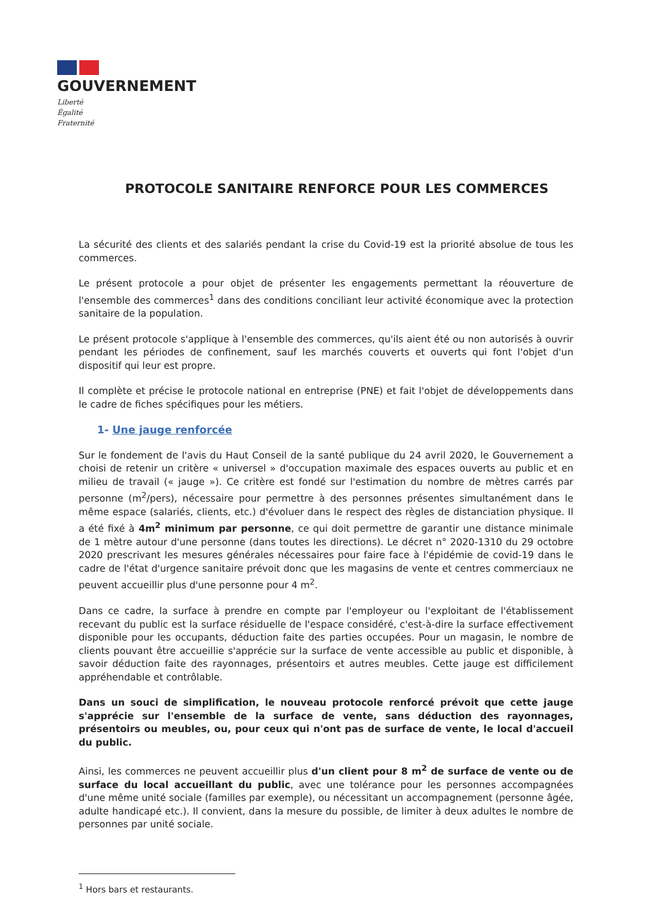GOUVERNEMENT
Liberté
Égalité
Fraternité
PROTOCOLE SANITAIRE RENFORCE POUR LES COMMERCES
La sécurité des clients et des salariés pendant la crise du Covid-19 est la priorité absolue de tous les commerces.
Le présent protocole a pour objet de présenter les engagements permettant la réouverture de l'ensemble des commerces<sup>1</sup> dans des conditions conciliant leur activité économique avec la protection sanitaire de la population.
Le présent protocole s'applique à l'ensemble des commerces, qu'ils aient été ou non autorisés à ouvrir pendant les périodes de confinement, sauf les marchés couverts et ouverts qui font l'objet d'un dispositif qui leur est propre.
Il complète et précise le protocole national en entreprise (PNE) et fait l'objet de développements dans le cadre de fiches spécifiques pour les métiers.
1- Une jauge renforcée
Sur le fondement de l'avis du Haut Conseil de la santé publique du 24 avril 2020, le Gouvernement a choisi de retenir un critère « universel » d'occupation maximale des espaces ouverts au public et en milieu de travail (« jauge »). Ce critère est fondé sur l'estimation du nombre de mètres carrés par personne (m<sup>2</sup>/pers), nécessaire pour permettre à des personnes présentes simultanément dans le même espace (salariés, clients, etc.) d'évoluer dans le respect des règles de distanciation physique. Il a été fixé à 4m<sup>2</sup> minimum par personne, ce qui doit permettre de garantir une distance minimale de 1 mètre autour d'une personne (dans toutes les directions). Le décret n° 2020-1310 du 29 octobre 2020 prescrivant les mesures générales nécessaires pour faire face à l'épidémie de covid-19 dans le cadre de l'état d'urgence sanitaire prévoit donc que les magasins de vente et centres commerciaux ne peuvent accueillir plus d'une personne pour 4 m<sup>2</sup>.
Dans ce cadre, la surface à prendre en compte par l'employeur ou l'exploitant de l'établissement recevant du public est la surface résiduelle de l'espace considéré, c'est-à-dire la surface effectivement disponible pour les occupants, déduction faite des parties occupées. Pour un magasin, le nombre de clients pouvant être accueillie s'apprécie sur la surface de vente accessible au public et disponible, à savoir déduction faite des rayonnages, présentoirs et autres meubles. Cette jauge est difficilement appréhendable et contrôlable.
Dans un souci de simplification, le nouveau protocole renforcé prévoit que cette jauge s'apprécie sur l'ensemble de la surface de vente, sans déduction des rayonnages, présentoirs ou meubles, ou, pour ceux qui n'ont pas de surface de vente, le local d'accueil du public.
Ainsi, les commerces ne peuvent accueillir plus d'un client pour 8 m<sup>2</sup> de surface de vente ou de surface du local accueillant du public, avec une tolérance pour les personnes accompagnées d'une même unité sociale (familles par exemple), ou nécessitant un accompagnement (personne âgée, adulte handicapé etc.). Il convient, dans la mesure du possible, de limiter à deux adultes le nombre de personnes par unité sociale.
<sup>1</sup> Hors bars et restaurants.